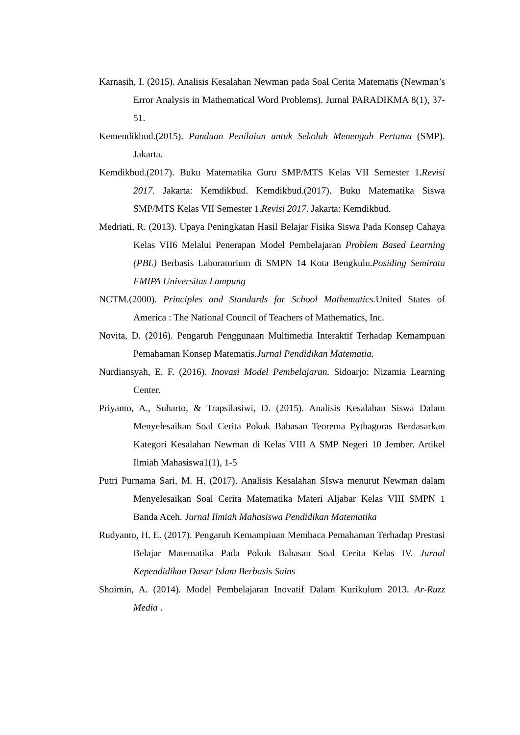Karnasih, I. (2015). Analisis Kesalahan Newman pada Soal Cerita Matematis (Newman’s Error Analysis in Mathematical Word Problems). Jurnal PARADIKMA 8(1), 37-51.
Kemendikbud.(2015). Panduan Penilaian untuk Sekolah Menengah Pertama (SMP). Jakarta.
Kemdikbud.(2017). Buku Matematika Guru SMP/MTS Kelas VII Semester 1.Revisi 2017. Jakarta: Kemdikbud. Kemdikbud.(2017). Buku Matematika Siswa SMP/MTS Kelas VII Semester 1.Revisi 2017. Jakarta: Kemdikbud.
Medriati, R. (2013). Upaya Peningkatan Hasil Belajar Fisika Siswa Pada Konsep Cahaya Kelas VII6 Melalui Penerapan Model Pembelajaran Problem Based Learning (PBL) Berbasis Laboratorium di SMPN 14 Kota Bengkulu.Posiding Semirata FMIPA Universitas Lampung
NCTM.(2000). Principles and Standards for School Mathematics. United States of America : The National Council of Teachers of Mathematics, Inc.
Novita, D. (2016). Pengaruh Penggunaan Multimedia Interaktif Terhadap Kemampuan Pemahaman Konsep Matematis.Jurnal Pendidikan Matematia.
Nurdiansyah, E. F. (2016). Inovasi Model Pembelajaran. Sidoarjo: Nizamia Learning Center.
Priyanto, A., Suharto, & Trapsilasiwi, D. (2015). Analisis Kesalahan Siswa Dalam Menyelesaikan Soal Cerita Pokok Bahasan Teorema Pythagoras Berdasarkan Kategori Kesalahan Newman di Kelas VIII A SMP Negeri 10 Jember. Artikel Ilmiah Mahasiswa1(1), 1-5
Putri Purnama Sari, M. H. (2017). Analisis Kesalahan SIswa menurut Newman dalam Menyelesaikan Soal Cerita Matematika Materi Aljabar Kelas VIII SMPN 1 Banda Aceh. Jurnal Ilmiah Mahasiswa Pendidikan Matematika
Rudyanto, H. E. (2017). Pengaruh Kemampiuan Membaca Pemahaman Terhadap Prestasi Belajar Matematika Pada Pokok Bahasan Soal Cerita Kelas IV. Jurnal Kependidikan Dasar Islam Berbasis Sains
Shoimin, A. (2014). Model Pembelajaran Inovatif Dalam Kurikulum 2013. Ar-Ruzz Media .